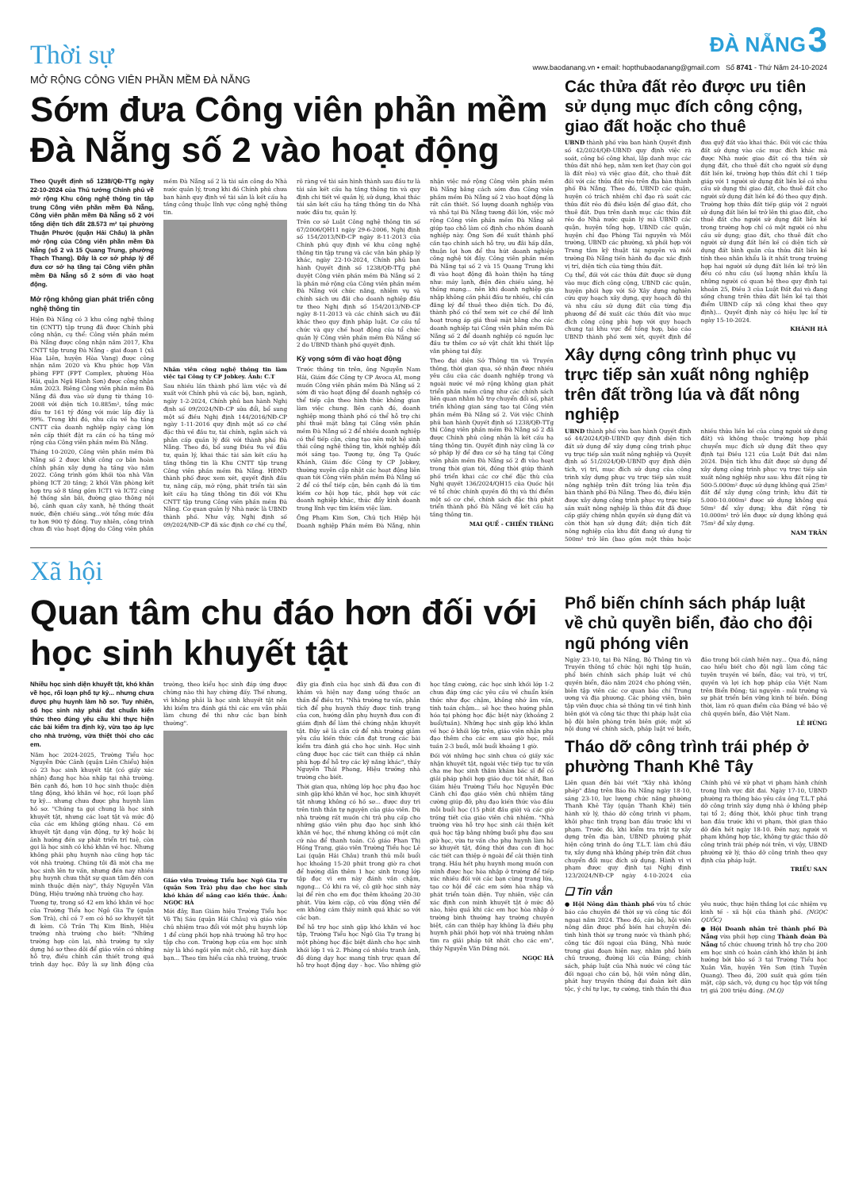Thời sự
ĐÀ NẴNG 3
www.baodanang.vn • email: hopthubaodanang@gmail.com Số 8741 - Thứ Năm 24-10-2024
MỞ RỘNG CÔNG VIÊN PHẦN MỀM ĐÀ NẴNG
Sớm đưa Công viên phần mềm Đà Nẵng số 2 vào hoạt động
Theo Quyết định số 1238/QĐ-TTg ngày 22-10-2024 của Thủ tướng Chính phủ về mở rộng Khu công nghệ thông tin tập trung Công viên phần mềm Đà Nẵng, Công viên phần mềm Đà Nẵng số 2 với tổng diện tích đất 28.573 m² tại phường Thuận Phước (quận Hải Châu) là phần mở rộng của Công viên phần mềm Đà Nẵng (số 2 và 15 Quang Trung, phường Thạch Thang). Đây là cơ sở pháp lý để đưa cơ sở hạ tầng tại Công viên phần mềm Đà Nẵng số 2 sớm đi vào hoạt động.
Mở rộng không gian phát triển công nghệ thông tin
Hiện Đà Nẵng có 3 khu công nghệ thông tin (CNTT) tập trung đã được Chính phủ công nhận, cụ thể: Công viên phần mềm Đà Nẵng được công nhận năm 2017, Khu CNTT tập trung Đà Nẵng - giai đoạn 1 (xã Hòa Liên, huyện Hòa Vang) được công nhận năm 2020 và Khu phức hợp Văn phòng FPT (FPT Complex, phường Hòa Hải, quận Ngũ Hành Sơn) được công nhận năm 2023. Riêng Công viên phần mềm Đà Nẵng đã đưa vào sử dụng từ tháng 10-2008 với diện tích 10.885m², tổng mức đầu tư 161 tỷ đồng với mức lấp đầy là 99%. Trong khi đó, nhu cầu về hạ tầng CNTT của doanh nghiệp ngày càng lớn nên cấp thiết đặt ra cần có hạ tầng mở rộng của Công viên phần mềm Đà Nẵng.
Tháng 10-2020, Công viên phần mềm Đà Nẵng số 2 được khởi công cơ bản hoàn chỉnh phần xây dựng hạ tầng vào năm 2022. Công trình gồm khối tòa nhà Văn phòng ICT 20 tầng; 2 khối Văn phòng kết hợp trụ sở 8 tầng gồm ICT1 và ICT2 cùng hệ thống sân bãi, đường giao thông nội bộ, cảnh quan cây xanh, hệ thống thoát nước, điện chiếu sáng...với tổng mức đầu tư hơn 900 tỷ đồng. Tuy nhiên, công trình chưa đi vào hoạt động do Công viên phần mềm Đà Nẵng số 2 là tài sản công do Nhà nước quản lý, trong khi đó Chính phủ chưa ban hành quy định về tài sản là kết cấu hạ tầng công thuộc lĩnh vực công nghệ thông tin.
Nhân viên công nghệ thông tin làm việc tại Công ty CP Jobkey. Ảnh: C.T
Sau nhiều lần thành phố làm việc và đề xuất với Chính phủ và các bộ, ban, ngành, ngày 1-2-2024, Chính phủ ban hành Nghị định số 09/2024/NĐ-CP sửa đổi, bổ sung một số điều Nghị định 144/2016/NĐ-CP ngày 1-11-2016 quy định một số cơ chế đặc thù về đầu tư, tài chính, ngân sách và phân cấp quản lý đối với thành phố Đà Nẵng. Theo đó, bổ sung Điều 9a về đầu tư, quản lý, khai thác tài sản kết cấu hạ tầng thông tin là Khu CNTT tập trung Công viên phần mềm Đà Nẵng. HĐND thành phố được xem xét, quyết định đầu tư, nâng cấp, mở rộng, phát triển tài sản kết cấu hạ tầng thông tin đối với Khu CNTT tập trung Công viên phần mềm Đà Nẵng. Cơ quan quản lý Nhà nước là UBND thành phố. Như vậy, Nghị định số 09/2024/NĐ-CP đã xác định cơ chế cụ thể, rõ ràng về tài sản hình thành sau đầu tư là tài sản kết cấu hạ tầng thông tin và quy định chi tiết về quản lý, sử dụng, khai thác tài sản kết cấu hạ tầng thông tin do Nhà nước đầu tư, quản lý.
Trên cơ sở Luật Công nghệ thông tin số 67/2006/QH11 ngày 29-6-2006, Nghị định số 154/2013/NĐ-CP ngày 8-11-2013 của Chính phủ quy định về khu công nghệ thông tin tập trung và các văn bản pháp lý khác, ngày 22-10-2024, Chính phủ ban hành Quyết định số 1238/QĐ-TTg phê duyệt Công viên phần mềm Đà Nẵng số 2 là phần mở rộng của Công viên phần mềm Đà Nẵng với chức năng, nhiệm vụ và chính sách ưu đãi cho doanh nghiệp đầu tư theo Nghị định số 154/2013/NĐ-CP ngày 8-11-2013 và các chính sách ưu đãi khác theo quy định pháp luật. Cơ cấu tổ chức và quy chế hoạt động của tổ chức quản lý Công viên phần mềm Đà Nẵng số 2 do UBND thành phố quyết định.
Kỳ vọng sớm đi vào hoạt động
Trước thông tin trên, ông Nguyễn Nam Hải, Giám đốc Công ty CP Avoca AI, mong muốn Công viên phần mềm Đà Nẵng số 2 sớm đi vào hoạt động để doanh nghiệp có thể tiếp cận theo hình thức không gian làm việc chung. Bên cạnh đó, doanh nghiệp mong thành phố có thể hỗ trợ chi phí thuê mặt bằng tại Công viên phần mềm Đà Nẵng số 2 để nhiều doanh nghiệp có thể tiếp cận, cùng tạo nên một hệ sinh thái công nghệ thông tin, khởi nghiệp đổi mới sáng tạo. Tương tự, ông Tạ Quốc Khánh, Giám đốc Công ty CP Jobkey, thường xuyên cập nhật các hoạt động liên quan tới Công viên phần mềm Đà Nẵng số 2 để có thể tiếp cận, bên cạnh đó là tìm kiếm cơ hội hợp tác, phối hợp với các doanh nghiệp khác, thúc đẩy kinh doanh trong lĩnh vực tìm kiếm việc làm.
Ông Phạm Kim Sơn, Chủ tịch Hiệp hội Doanh nghiệp Phần mềm Đà Nẵng, nhìn nhận việc mở rộng Công viên phần mềm Đà Nẵng bằng cách sớm đưa Công viên phầm mềm Đà Nẵng số 2 vào hoạt động là rất cần thiết. Số lượng doanh nghiệp vừa và nhỏ tại Đà Nẵng tương đối lớn, việc mở rộng Công viên phần mềm Đà Nẵng sẽ giúp tạo chỗ làm cố định cho nhóm doanh nghiệp này. Ông Sơn đề xuất thành phố cần tạo chính sách hỗ trợ, ưu đãi hấp dẫn, thuận lợi hơn để thu hút doanh nghiệp công nghệ tới đây. Công viên phần mềm Đà Nẵng tại số 2 và 15 Quang Trung khi đi vào hoạt động đã hoàn thiện hạ tầng như: máy lạnh, điện đèn chiếu sáng, hệ thống mạng... nên khi doanh nghiệp gia nhập không cần phải đầu tư nhiều, chỉ cần đăng ký để thuê theo diện tích. Do đó, thành phố có thể xem xét cơ chế để linh hoạt trong áp giá thuê mặt bằng cho các doanh nghiệp tại Công viên phần mềm Đà Nẵng số 2 để doanh nghiệp có nguồn lực đầu tư thêm cơ sở vật chất khi thiết lập văn phòng tại đây.
Theo đại diện Sở Thông tin và Truyền thông, thời gian qua, sở nhận được nhiều yêu cầu của các doanh nghiệp trong và ngoài nước về mở rộng không gian phát triển phần mềm cũng như các chính sách liên quan nhằm hỗ trợ chuyển đổi số, phát triển không gian sáng tạo tại Công viên phần mềm Đà Nẵng số 2. Với việc Chính phủ ban hành Quyết định số 1238/QĐ-TTg thì Công viên phần mềm Đà Nẵng số 2 đã được Chính phủ công nhận là kết cấu hạ tầng thông tin. Quyết định này cũng là cơ sở pháp lý để đưa cơ sở hạ tầng tại Công viên phần mềm Đà Nẵng số 2 đi vào hoạt trong thời gian tới, đồng thời giúp thành phố triển khai các cơ chế đặc thù của Nghị quyết 136/2024/QH15 của Quốc hội về tổ chức chính quyền đô thị và thí điểm một số cơ chế, chính sách đặc thù phát triển thành phố Đà Nẵng về kết cấu hạ tầng thông tin.
MAI QUẾ - CHIẾN THẮNG
Các thửa đất rẻo được ưu tiên sử dụng mục đích công cộng, giao đất hoặc cho thuê
UBND thành phố vừa ban hành Quyết định số 42/2024/QĐ-UBND quy định việc rà soát, công bố công khai, lập danh mục các thửa đất nhỏ hẹp, nằm xen kẹt (hay còn gọi là đất rẻo) và việc giao đất, cho thuê đất đối với các thửa đất rẻo trên địa bàn thành phố Đà Nẵng. Theo đó, UBND các quận, huyện có trách nhiệm chỉ đạo rà soát các thửa đất rẻo đủ điều kiện để giao đất, cho thuê đất. Dựa trên danh mục các thửa đất rẻo do Nhà nước quản lý mà UBND các quận, huyện tổng hợp, UBND các quận, huyện chỉ đạo Phòng Tài nguyên và Môi trường, UBND các phường, xã phối hợp với Trung tâm kỹ thuật tài nguyên và môi trường Đà Nẵng tiến hành đo đạc xác định vị trí, diện tích của từng thửa đất.
Cụ thể, đối với các thửa đất được sử dụng vào mục đích công cộng, UBND các quận, huyện phối hợp với Sở Xây dựng nghiên cứu quy hoạch xây dựng, quy hoạch đô thị và nhu cầu sử dụng đất của từng địa phương để đề xuất các thửa đất vào mục đích công cộng phù hợp với quy hoạch chung tại khu vực để tổng hợp, báo cáo UBND thành phố xem xét, quyết định để đưa quỹ đất vào khai thác. Đối với các thửa đất sử dụng vào các mục đích khác mà được Nhà nước giao đất có thu tiền sử dụng đất, cho thuê đất cho người sử dụng đất liền kề, trường hợp thửa đất chỉ 1 tiếp giáp với 1 người sử dụng đất liền kề có nhu cầu sử dụng thì giao đất, cho thuê đất cho người sử dụng đất liền kề đó theo quy định. Trường hợp thửa đất tiếp giáp với 2 người sử dụng đất liền kề trở lên thì giao đất, cho thuê đất cho người sử dụng đất liền kề trong trường hợp chỉ có một người có nhu cầu sử dụng; giao đất, cho thuê đất cho người sử dụng đất liền kề có diện tích sử dụng đất bình quân của thửa đất liền kề tính theo nhân khẩu là ít nhất trong trường hợp hai người sử dụng đất liền kề trở lên đều có nhu cầu (số lượng nhân khẩu là những người có quan hệ theo quy định tại khoản 25, Điều 3 của Luật Đất đai và đang sống chung trên thửa đất liền kề tại thời điểm UBND cấp xã công khai theo quy định)... Quyết định này có hiệu lực kể từ ngày 15-10-2024.
KHÁNH HÀ
Xây dựng công trình phục vụ trực tiếp sản xuất nông nghiệp trên đất trồng lúa và đất nông nghiệp
UBND thành phố vừa ban hành Quyết định số 44/2024/QĐ-UBND quy định diện tích đất sử dụng để xây dựng công trình phục vụ trực tiếp sản xuất nông nghiệp và Quyết định số 51/2024/QĐ-UBND quy định diện tích, vị trí, mục đích sử dụng của công trình xây dựng phục vụ trực tiếp sản xuất nông nghiệp trên đất trồng lúa trên địa bàn thành phố Đà Nẵng. Theo đó, điều kiện được xây dựng công trình phục vụ trực tiếp sản xuất nông nghiệp là thửa đất đã được cấp giấy chứng nhận quyền sử dụng đất và còn thời hạn sử dụng đất; diện tích đất nông nghiệp của khu đất đang sử dụng từ 500m² trở lên (bao gồm một thửa hoặc nhiều thửa liền kề của cùng người sử dụng đất) và không thuộc trường hợp phải chuyển mục đích sử dụng đất theo quy định tại Điều 121 của Luật Đất đai năm 2024. Diện tích khu đất được sử dụng để xây dựng công trình phục vụ trực tiếp sản xuất nông nghiệp như sau: khu đất rộng từ 500-5.000m² được sử dụng không quá 25m² đất để xây dựng công trình; khu đất từ 5.000-10.000m² được sử dụng không quá 50m² để xây dựng; khu đất rộng từ 10.000m² trở lên được sử dụng không quá 75m² để xây dựng.
NAM TRÂN
Xã hội
Quan tâm chu đáo hơn đối với học sinh khuyết tật
Nhiều học sinh diện khuyết tật, khó khăn về học, rối loạn phổ tự kỷ... nhưng chưa được phụ huynh làm hồ sơ. Tuy nhiên, số học sinh này phải đạt chuẩn kiến thức theo đúng yêu cầu khi thực hiện các bài kiểm tra định kỳ, vừa tạo áp lực cho nhà trường, vừa thiệt thòi cho các em.
Năm học 2024-2025, Trường Tiểu học Nguyễn Đức Cảnh (quận Liên Chiểu) hiện có 23 học sinh khuyết tật (có giấy xác nhận) đang học hòa nhập tại nhà trường. Bên cạnh đó, hơn 10 học sinh thuộc diện tăng động, khó khăn về học, rối loạn phổ tự kỷ... nhưng chưa được phụ huynh làm hồ sơ. "Chúng ta gọi chung là học sinh khuyết tật, nhưng các loạt tật và mức độ của các em không giống nhau. Có em khuyết tật dạng vận động, tự kỷ hoặc bị ảnh hưởng đến sự phát triển trí tuệ, còn gọi là học sinh có khó khăn về học. Nhưng không phải phụ huynh nào cũng hợp tác với nhà trường. Chúng tôi đã mời cha mẹ học sinh lên tư vấn, nhưng đến nay nhiều phụ huynh chưa thật sự quan tâm đến con mình thuộc diện này", thầy Nguyễn Văn Dũng, Hiệu trưởng nhà trường cho hay.
Tương tự, trong số 42 em khó khăn về học của Trường Tiểu học Ngô Gia Tự (quận Sơn Trà), chỉ có 7 em có hồ sơ khuyết tật đi kèm. Cô Trần Thị Kim Bình, Hiệu trưởng nhà trường cho biết: "Những trường hợp còn lại, nhà trường tự xây dựng hồ sơ theo dõi để giáo viên có những hỗ trợ, điều chỉnh cần thiết trong quá trình dạy học. Đây là sự linh động của trường, theo kiểu học sinh đáp ứng được chừng nào thì hay chừng đấy. Thế nhưng, vì không phải là học sinh khuyết tật nên khi kiểm tra đánh giá thì các em vẫn phải làm chung đề thi như các bạn bình thường".
Giáo viên Trường Tiểu học Ngô Gia Tự (quận Sơn Trà) phụ đạo cho học sinh khó khăn để nâng cao kiến thức. Ảnh: NGỌC HÀ
Mới đây, Ban Giám hiệu Trường Tiểu học Võ Thị Sáu (quận Hải Châu) và giáo viên chủ nhiệm trao đổi với một phụ huynh lớp 1 để cùng phối hợp nhà trường hỗ trợ học tập cho con. Trường hợp của em học sinh này là khó ngồi yên một chỗ, rất hay đánh bạn... Theo tìm hiểu của nhà trường, trước đây gia đình của học sinh đã đưa con đi khám và hiện nay đang uống thuốc an thần để điều trị. "Nhà trường tư vấn, phân tích để phụ huynh thấy được tình trạng của con, hướng dẫn phụ huynh đưa con đi giám định để làm thẻ chứng nhận khuyết tật. Đây sẽ là căn cứ để nhà trường giảm yêu cầu kiến thức cần đạt trong các bài kiểm tra đánh giá cho học sinh. Học sinh cũng được học các tiết can thiệp cá nhân phù hợp để hỗ trợ các kỹ năng khác", thầy Nguyễn Thái Phong, Hiệu trưởng nhà trường cho biết.
Thời gian qua, những lớp học phụ đạo học sinh gặp khó khăn về học, học sinh khuyết tật nhưng không có hồ sơ... được duy trì trên tinh thần tự nguyện của giáo viên. Dù nhà trường rất muốn chi trả phụ cấp cho những giáo viên phụ đạo học sinh khó khăn về học, thế nhưng không có một căn cứ nào để thanh toán. Cô giáo Phan Thị Hồng Trang, giáo viên Trường Tiểu học Lê Lai (quận Hải Châu) tranh thủ mỗi buổi học khoảng 15-20 phút trong giờ ra chơi để hướng dẫn thêm 1 học sinh trong lớp tập đọc vì em này đánh vần chậm, ngọng... Có khi ra về, cô giữ học sinh này lại để rèn cho em đọc thêm khoảng 20-30 phút. Vừa kèm cặp, cô vừa động viên để em không cảm thấy mình quá khác so với các bạn.
Để hỗ trợ học sinh gặp khó khăn về học tập, Trường Tiểu học Ngô Gia Tự trang bị một phòng học đặc biệt dành cho học sinh khối lớp 1 và 2. Phòng có nhiều tranh ảnh, đồ dùng dạy học mang tính trực quan để hỗ trợ hoạt động dạy - học. Vào những giờ học tăng cường, các học sinh khối lớp 1-2 chưa đáp ứng các yêu cầu về chuẩn kiến thức như đọc chậm, không nhớ âm vần, tính toán chậm... sẽ học theo hướng phân hóa tại phòng học đặc biệt này (khoảng 2 buổi/tuần). Những học sinh gặp khó khăn về học ở khối lớp trên, giáo viên nhận phụ đạo thêm cho các em sau giờ học, mỗi tuần 2-3 buổi, mỗi buổi khoảng 1 giờ.
Đối với những học sinh chưa có giấy xác nhận khuyết tật, ngoài việc tiếp tục tư vấn cha mẹ học sinh thăm khám bác sĩ để có giải pháp phối hợp giáo dục tốt nhất, Ban Giám hiệu Trường Tiểu học Nguyễn Đức Cảnh chỉ đạo giáo viên chủ nhiệm tăng cường giúp đỡ, phụ đạo kiến thức vào đầu mỗi buổi học (15 phút đầu giờ) và các giờ trống tiết của giáo viên chủ nhiệm. "Nhà trường vừa hỗ trợ học sinh cải thiện kết quả học tập bằng những buổi phụ đạo sau giờ học, vừa tư vấn cho phụ huynh làm hồ sơ khuyết tật, đồng thời đưa con đi học các tiết can thiệp ở ngoài để cải thiện tình trạng. Hầu hết phụ huynh mong muốn con mình được học hòa nhập ở trường để tiếp xúc nhiều đối với các bạn cùng trang lứa, tạo cơ hội để các em sớm hòa nhập và phát triển toàn diện. Tuy nhiên, việc cần xác định con mình khuyết tật ở mức độ nào, hiệu quả khi các em học hòa nhập ở trường bình thường hay trường chuyên biệt, cần can thiệp hay không là điều phụ huynh phải phối hợp với nhà trường nhằm tìm ra giải pháp tốt nhất cho các em", thầy Nguyễn Văn Dũng nói.
NGỌC HÀ
Phổ biến chính sách pháp luật về chủ quyền biển, đảo cho đội ngũ phóng viên
Ngày 23-10, tại Đà Nẵng, Bộ Thông tin và Truyền thông tổ chức hội nghị tập huấn, phổ biến chính sách pháp luật về chủ quyền biển, đảo năm 2024 cho phóng viên, biên tập viên các cơ quan báo chí Trung ương và địa phương. Các phóng viên, biên tập viên được chia sẻ thông tin về tình hình biên giới và công tác thực thi pháp luật của bộ đội biên phòng trên biên giới; một số nội dung về chính sách, pháp luật về biển, đảo trong bối cảnh hiện nay... Qua đó, nâng cao hiểu biết cho đội ngũ làm công tác tuyên truyền về biển, đảo; vai trò, vị trí, quyền và lợi ích hợp pháp của Việt Nam trên Biển Đông; tài nguyên - môi trường và sự phát triển bền vững kinh tế biển. Đồng thời, làm rõ quan điểm của Đảng về bảo vệ chủ quyền biển, đảo Việt Nam.
LÊ HÙNG
Tháo dỡ công trình trái phép ở phường Thanh Khê Tây
Liên quan đến bài viết "Xây nhà không phép" đăng trên Báo Đà Nẵng ngày 18-10, sáng 23-10, lực lượng chức năng phường Thanh Khê Tây (quận Thanh Khê) tiến hành xử lý, tháo dỡ công trình vi phạm, khôi phục tình trạng ban đầu trước khi vi phạm. Trước đó, khi kiểm tra trật tự xây dựng trên địa bàn, UBND phường phát hiện công trình do ông T.L.T. làm chủ đầu tư, xây dựng nhà không phép trên đất chưa chuyển đổi mục đích sử dụng. Hành vi vi phạm được quy định tại Nghị định 123/2024/NĐ-CP ngày 4-10-2024 của Chính phủ về xử phạt vi phạm hành chính trong lĩnh vực đất đai. Ngày 17-10, UBND phường ra thông báo yêu cầu ông T.L.T phá dỡ công trình xây dựng nhà ở không phép tại tổ 2; đồng thời, khôi phục tình trạng ban đầu trước khi vi phạm, thời gian tháo dỡ đến hết ngày 18-10. Đến nay, người vi phạm không hợp tác, không tự giác tháo dỡ công trình trái phép nói trên, vì vậy, UBND phường xử lý, tháo dỡ công trình theo quy định của pháp luật.
TRIỀU SAN
❑ Tin vắn
● Hội Nông dân thành phố vừa tổ chức báo cáo chuyên đề thời sự và công tác đối ngoại năm 2024. Theo đó, cán bộ, hội viên nông dân được phổ biến hai chuyên đề: tình hình thời sự trong nước và thành phố; công tác đối ngoại của Đảng, Nhà nước trong giai đoạn hiện nay, nhằm phổ biến chủ trương, đường lối của Đảng; chính sách, pháp luật của Nhà nước về công tác đối ngoại cho cán bộ, hội viên nông dân, phát huy truyền thống đại đoàn kết dân tộc, ý chí tự lực, tự cường, tinh thần thi đua yêu nước, thực hiện thắng lợi các nhiệm vụ kinh tế - xã hội của thành phố. (NGỌC QUỐC)
● Hội Doanh nhân trẻ thành phố Đà Nẵng vừa phối hợp cùng Thành đoàn Đà Nẵng tổ chức chương trình hỗ trợ cho 200 em học sinh có hoàn cảnh khó khăn bị ảnh hưởng bởi bão số 3 tại Trường Tiểu học Xuân Vân, huyện Yên Sơn (tỉnh Tuyên Quang). Theo đó, 200 suất quà gồm tiền mặt, cặp sách, vở, dụng cụ học tập với tổng trị giá 200 triệu đồng. (M.Q)